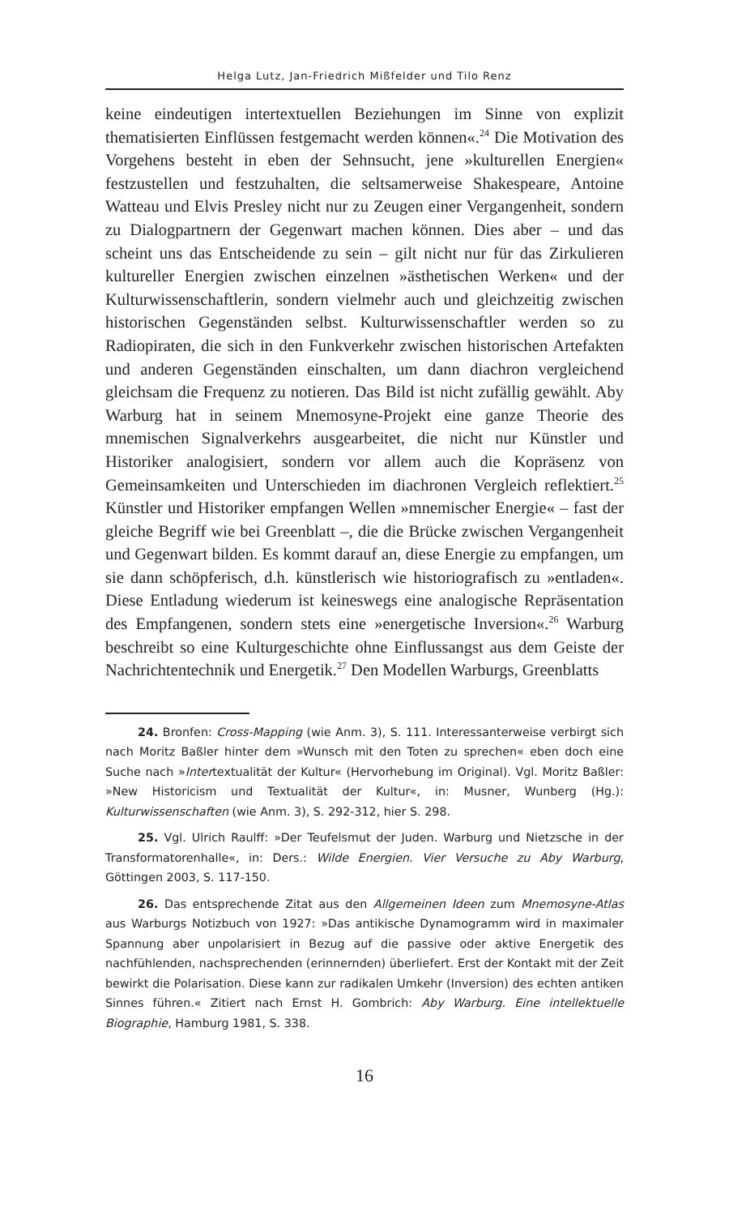Helga Lutz, Jan-Friedrich Mißfelder und Tilo Renz
keine eindeutigen intertextuellen Beziehungen im Sinne von explizit thematisierten Einflüssen festgemacht werden können«.<sup>24</sup> Die Motivation des Vorgehens besteht in eben der Sehnsucht, jene »kulturellen Energien« festzustellen und festzuhalten, die seltsamerweise Shakespeare, Antoine Watteau und Elvis Presley nicht nur zu Zeugen einer Vergangenheit, sondern zu Dialogpartnern der Gegenwart machen können. Dies aber – und das scheint uns das Entscheidende zu sein – gilt nicht nur für das Zirkulieren kultureller Energien zwischen einzelnen »ästhetischen Werken« und der Kulturwissenschaftlerin, sondern vielmehr auch und gleichzeitig zwischen historischen Gegenständen selbst. Kulturwissenschaftler werden so zu Radiopiraten, die sich in den Funkverkehr zwischen historischen Artefakten und anderen Gegenständen einschalten, um dann diachron vergleichend gleichsam die Frequenz zu notieren. Das Bild ist nicht zufällig gewählt. Aby Warburg hat in seinem Mnemosyne-Projekt eine ganze Theorie des mnemischen Signalverkehrs ausgearbeitet, die nicht nur Künstler und Historiker analogisiert, sondern vor allem auch die Kopräsenz von Gemeinsamkeiten und Unterschieden im diachronen Vergleich reflektiert.<sup>25</sup> Künstler und Historiker empfangen Wellen »mnemischer Energie« – fast der gleiche Begriff wie bei Greenblatt –, die die Brücke zwischen Vergangenheit und Gegenwart bilden. Es kommt darauf an, diese Energie zu empfangen, um sie dann schöpferisch, d.h. künstlerisch wie historiografisch zu »entladen«. Diese Entladung wiederum ist keineswegs eine analogische Repräsentation des Empfangenen, sondern stets eine »energetische Inversion«.<sup>26</sup> Warburg beschreibt so eine Kulturgeschichte ohne Einflussangst aus dem Geiste der Nachrichtentechnik und Energetik.<sup>27</sup> Den Modellen Warburgs, Greenblatts
24. Bronfen: Cross-Mapping (wie Anm. 3), S. 111. Interessanterweise verbirgt sich nach Moritz Baßler hinter dem »Wunsch mit den Toten zu sprechen« eben doch eine Suche nach »Intertextualität der Kultur« (Hervorhebung im Original). Vgl. Moritz Baßler: »New Historicism und Textualität der Kultur«, in: Musner, Wunberg (Hg.): Kulturwissenschaften (wie Anm. 3), S. 292-312, hier S. 298.
25. Vgl. Ulrich Raulff: »Der Teufelsmut der Juden. Warburg und Nietzsche in der Transformatorenhalle«, in: Ders.: Wilde Energien. Vier Versuche zu Aby Warburg, Göttingen 2003, S. 117-150.
26. Das entsprechende Zitat aus den Allgemeinen Ideen zum Mnemosyne-Atlas aus Warburgs Notizbuch von 1927: »Das antikische Dynamogramm wird in maximaler Spannung aber unpolarisiert in Bezug auf die passive oder aktive Energetik des nachfühlenden, nachsprechenden (erinnernden) überliefert. Erst der Kontakt mit der Zeit bewirkt die Polarisation. Diese kann zur radikalen Umkehr (Inversion) des echten antiken Sinnes führen.« Zitiert nach Ernst H. Gombrich: Aby Warburg. Eine intellektuelle Biographie, Hamburg 1981, S. 338.
16